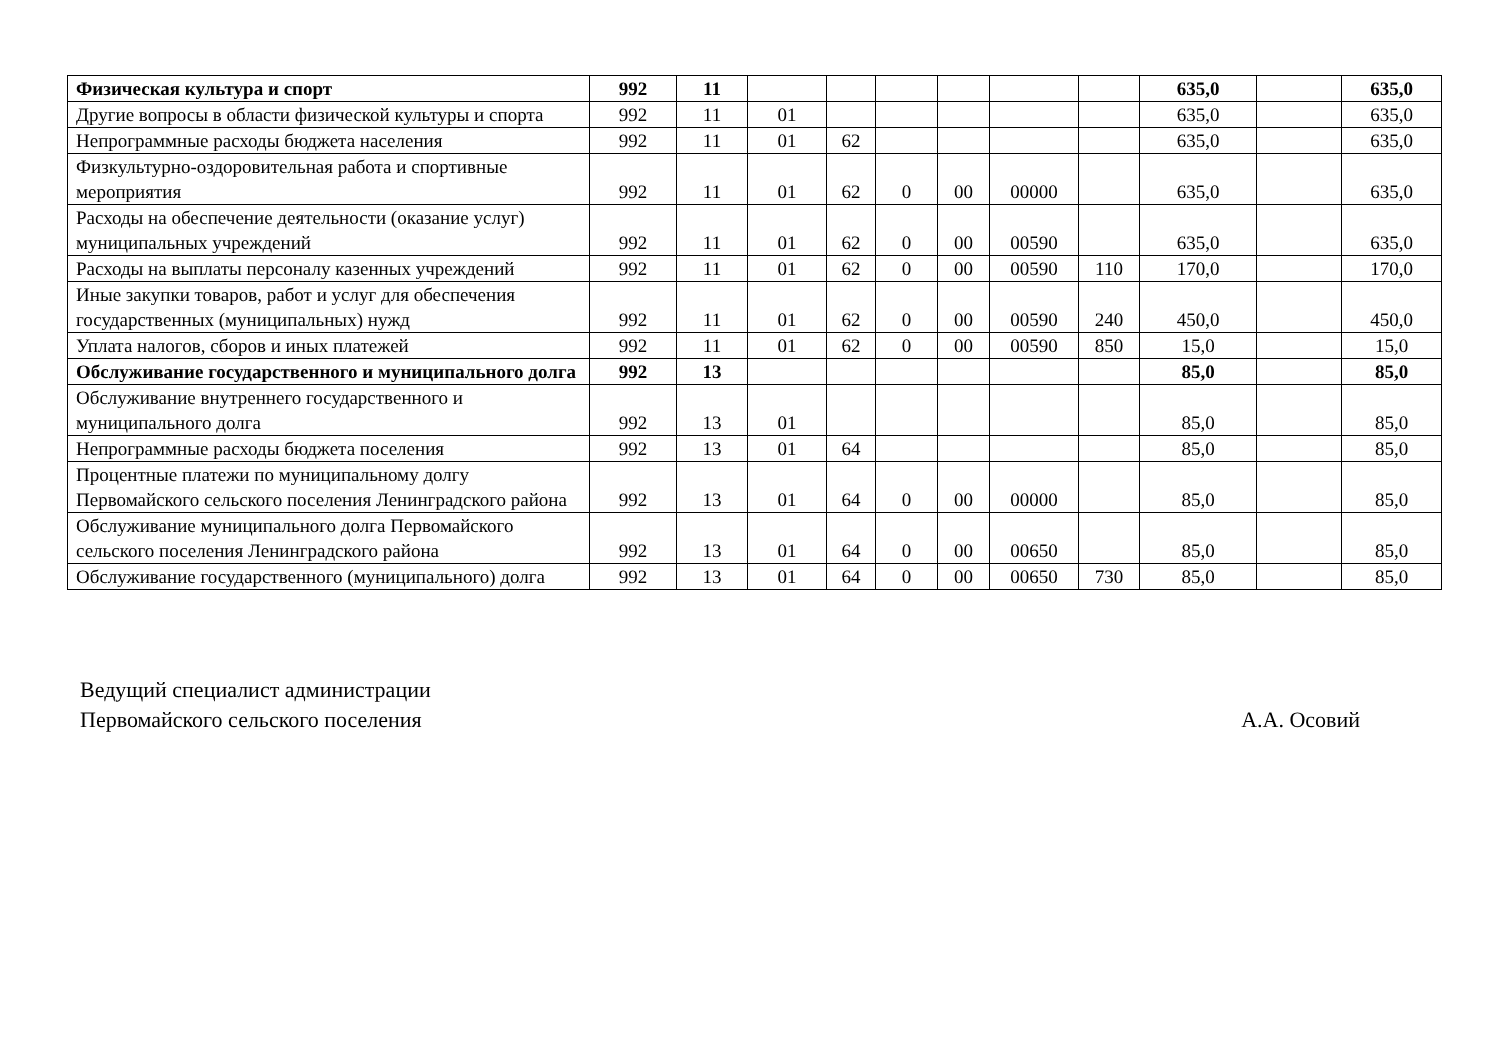| Физическая культура и спорт | 992 | 11 | | | | | | | 635,0 | | 635,0 |
| Другие вопросы в области физической культуры и спорта | 992 | 11 | 01 | | | | | | 635,0 | | 635,0 |
| Непрограммные расходы бюджета населения | 992 | 11 | 01 | 62 | | | | | 635,0 | | 635,0 |
| Физкультурно-оздоровительная работа и спортивные мероприятия | 992 | 11 | 01 | 62 | 0 | 00 | 00000 | | 635,0 | | 635,0 |
| Расходы на обеспечение деятельности (оказание услуг) муниципальных учреждений | 992 | 11 | 01 | 62 | 0 | 00 | 00590 | | 635,0 | | 635,0 |
| Расходы на выплаты персоналу казенных учреждений | 992 | 11 | 01 | 62 | 0 | 00 | 00590 | 110 | 170,0 | | 170,0 |
| Иные закупки товаров, работ и услуг для обеспечения государственных (муниципальных) нужд | 992 | 11 | 01 | 62 | 0 | 00 | 00590 | 240 | 450,0 | | 450,0 |
| Уплата налогов, сборов и иных платежей | 992 | 11 | 01 | 62 | 0 | 00 | 00590 | 850 | 15,0 | | 15,0 |
| Обслуживание государственного и муниципального долга | 992 | 13 | | | | | | | 85,0 | | 85,0 |
| Обслуживание внутреннего государственного и муниципального долга | 992 | 13 | 01 | | | | | | 85,0 | | 85,0 |
| Непрограммные расходы бюджета поселения | 992 | 13 | 01 | 64 | | | | | 85,0 | | 85,0 |
| Процентные платежи по муниципальному долгу Первомайского сельского поселения Ленинградского района | 992 | 13 | 01 | 64 | 0 | 00 | 00000 | | 85,0 | | 85,0 |
| Обслуживание муниципального долга Первомайского сельского поселения Ленинградского района | 992 | 13 | 01 | 64 | 0 | 00 | 00650 | | 85,0 | | 85,0 |
| Обслуживание государственного (муниципального) долга | 992 | 13 | 01 | 64 | 0 | 00 | 00650 | 730 | 85,0 | | 85,0 |
Ведущий специалист администрации
Первомайского сельского поселения
А.А. Осовий